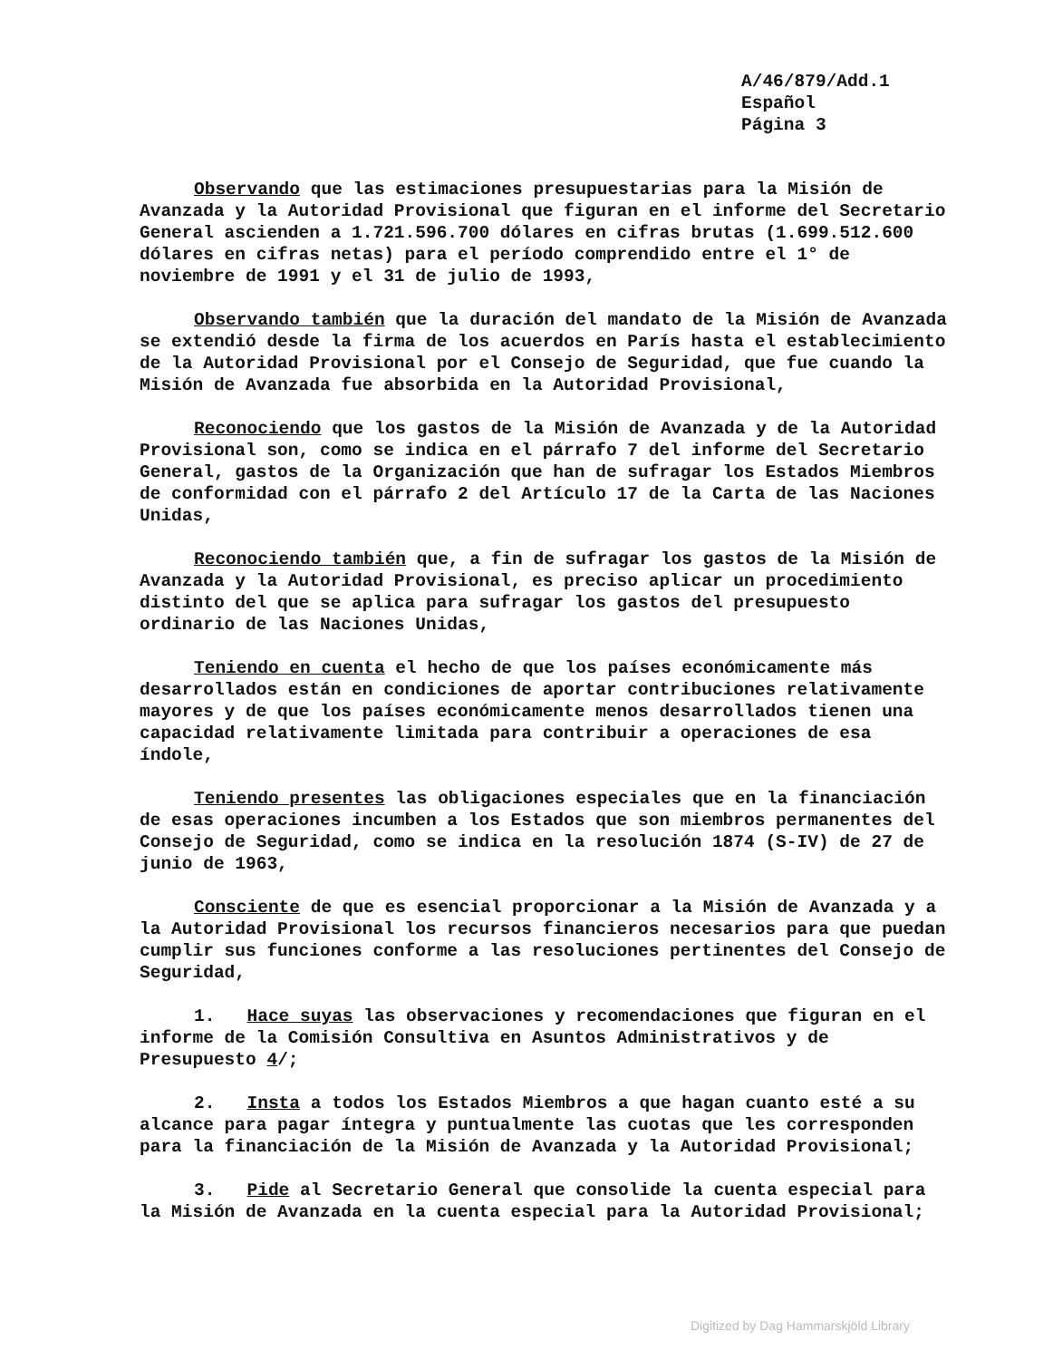A/46/879/Add.1
Español
Página 3
Observando que las estimaciones presupuestarias para la Misión de Avanzada y la Autoridad Provisional que figuran en el informe del Secretario General ascienden a 1.721.596.700 dólares en cifras brutas (1.699.512.600 dólares en cifras netas) para el período comprendido entre el 1° de noviembre de 1991 y el 31 de julio de 1993,
Observando también que la duración del mandato de la Misión de Avanzada se extendió desde la firma de los acuerdos en París hasta el establecimiento de la Autoridad Provisional por el Consejo de Seguridad, que fue cuando la Misión de Avanzada fue absorbida en la Autoridad Provisional,
Reconociendo que los gastos de la Misión de Avanzada y de la Autoridad Provisional son, como se indica en el párrafo 7 del informe del Secretario General, gastos de la Organización que han de sufragar los Estados Miembros de conformidad con el párrafo 2 del Artículo 17 de la Carta de las Naciones Unidas,
Reconociendo también que, a fin de sufragar los gastos de la Misión de Avanzada y la Autoridad Provisional, es preciso aplicar un procedimiento distinto del que se aplica para sufragar los gastos del presupuesto ordinario de las Naciones Unidas,
Teniendo en cuenta el hecho de que los países económicamente más desarrollados están en condiciones de aportar contribuciones relativamente mayores y de que los países económicamente menos desarrollados tienen una capacidad relativamente limitada para contribuir a operaciones de esa índole,
Teniendo presentes las obligaciones especiales que en la financiación de esas operaciones incumben a los Estados que son miembros permanentes del Consejo de Seguridad, como se indica en la resolución 1874 (S-IV) de 27 de junio de 1963,
Consciente de que es esencial proporcionar a la Misión de Avanzada y a la Autoridad Provisional los recursos financieros necesarios para que puedan cumplir sus funciones conforme a las resoluciones pertinentes del Consejo de Seguridad,
1. Hace suyas las observaciones y recomendaciones que figuran en el informe de la Comisión Consultiva en Asuntos Administrativos y de Presupuesto 4/;
2. Insta a todos los Estados Miembros a que hagan cuanto esté a su alcance para pagar íntegra y puntualmente las cuotas que les corresponden para la financiación de la Misión de Avanzada y la Autoridad Provisional;
3. Pide al Secretario General que consolide la cuenta especial para la Misión de Avanzada en la cuenta especial para la Autoridad Provisional;
Digitized by Dag Hammarskjöld Library